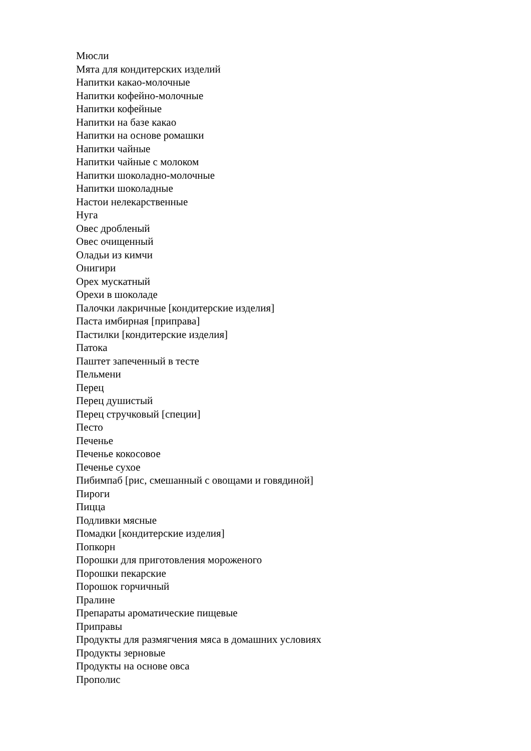Мюсли
Мята для кондитерских изделий
Напитки какао-молочные
Напитки кофейно-молочные
Напитки кофейные
Напитки на базе какао
Напитки на основе ромашки
Напитки чайные
Напитки чайные с молоком
Напитки шоколадно-молочные
Напитки шоколадные
Настои нелекарственные
Нуга
Овес дробленый
Овес очищенный
Оладьи из кимчи
Онигири
Орех мускатный
Орехи в шоколаде
Палочки лакричные [кондитерские изделия]
Паста имбирная [приправа]
Пастилки [кондитерские изделия]
Патока
Паштет запеченный в тесте
Пельмени
Перец
Перец душистый
Перец стручковый [специи]
Песто
Печенье
Печенье кокосовое
Печенье сухое
Пибимпаб [рис, смешанный с овощами и говядиной]
Пироги
Пицца
Подливки мясные
Помадки [кондитерские изделия]
Попкорн
Порошки для приготовления мороженого
Порошки пекарские
Порошок горчичный
Пралине
Препараты ароматические пищевые
Приправы
Продукты для размягчения мяса в домашних условиях
Продукты зерновые
Продукты на основе овса
Прополис